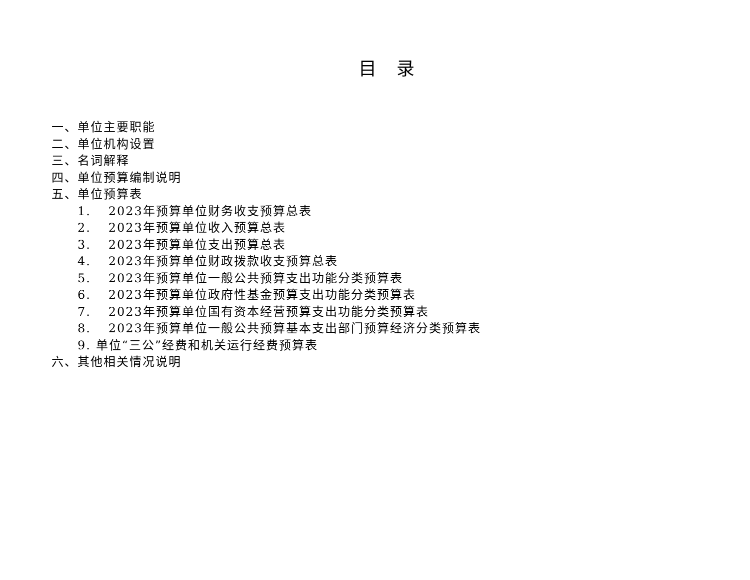目录
一、单位主要职能
二、单位机构设置
三、名词解释
四、单位预算编制说明
五、单位预算表
1. 2023年预算单位财务收支预算总表
2. 2023年预算单位收入预算总表
3. 2023年预算单位支出预算总表
4. 2023年预算单位财政拨款收支预算总表
5. 2023年预算单位一般公共预算支出功能分类预算表
6. 2023年预算单位政府性基金预算支出功能分类预算表
7. 2023年预算单位国有资本经营预算支出功能分类预算表
8. 2023年预算单位一般公共预算基本支出部门预算经济分类预算表
9. 单位“三公”经费和机关运行经费预算表
六、其他相关情况说明